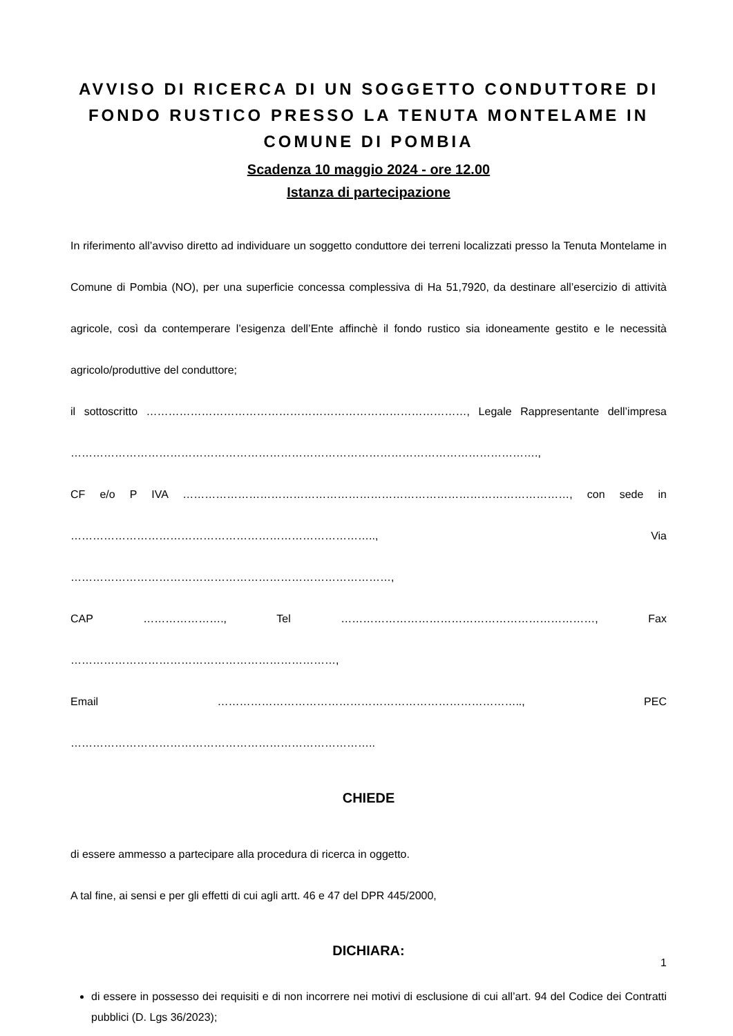AVVISO DI RICERCA DI UN SOGGETTO CONDUTTORE DI FONDO RUSTICO PRESSO LA TENUTA MONTELAME IN COMUNE DI POMBIA
Scadenza 10 maggio 2024 - ore 12.00
Istanza di partecipazione
In riferimento all’avviso diretto ad individuare un soggetto conduttore dei terreni localizzati presso la Tenuta Montelame in Comune di Pombia (NO), per una superficie concessa complessiva di Ha 51,7920, da destinare all’esercizio di attività agricole, così da contemperare l’esigenza dell’Ente affinchè il fondo rustico sia idoneamente gestito e le necessità agricolo/produttive del conduttore;
il sottoscritto ……………………………………………………………………………, Legale Rappresentante dell’impresa
……………………………………………………………………………………………………………….,
CF e/o P IVA ……………………………………………………………………………………………, con sede in
……………………………………………………………………….., Via ……………………………………………………………………………,
CAP …………………., Tel ……………………………………………………………, Fax ………………………………………………………………,
Email ……………………………………………………………………….., PEC ………………………………………………………………………..
CHIEDE
di essere ammesso a partecipare alla procedura di ricerca in oggetto.
A tal fine, ai sensi e per gli effetti di cui agli artt. 46 e 47 del DPR 445/2000,
DICHIARA:
di essere in possesso dei requisiti e di non incorrere nei motivi di esclusione di cui all’art. 94 del Codice dei Contratti pubblici (D. Lgs 36/2023);
1